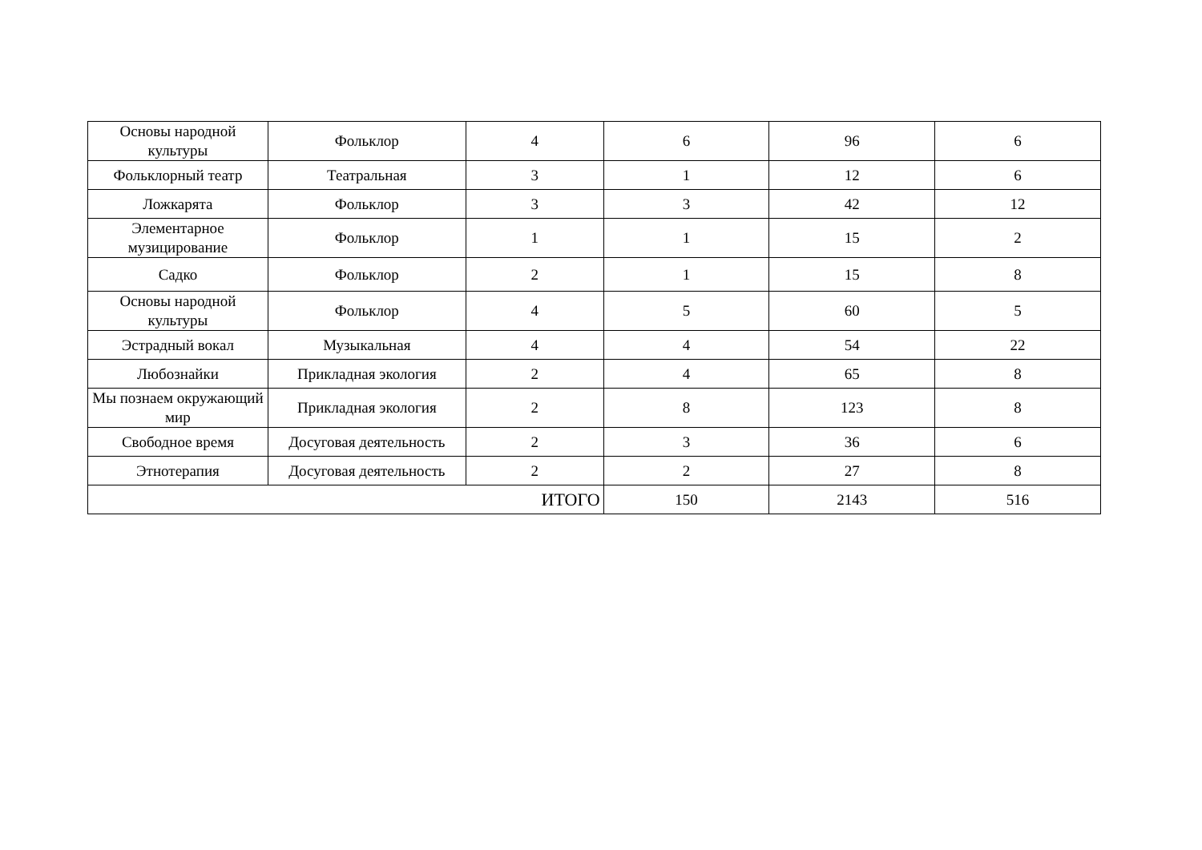| Основы народной культуры | Фольклор | 4 | 6 | 96 | 6 |
| Фольклорный театр | Театральная | 3 | 1 | 12 | 6 |
| Ложкарята | Фольклор | 3 | 3 | 42 | 12 |
| Элементарное музицирование | Фольклор | 1 | 1 | 15 | 2 |
| Садко | Фольклор | 2 | 1 | 15 | 8 |
| Основы народной культуры | Фольклор | 4 | 5 | 60 | 5 |
| Эстрадный вокал | Музыкальная | 4 | 4 | 54 | 22 |
| Любознайки | Прикладная экология | 2 | 4 | 65 | 8 |
| Мы познаем окружающий мир | Прикладная экология | 2 | 8 | 123 | 8 |
| Свободное время | Досуговая деятельность | 2 | 3 | 36 | 6 |
| Этнотерапия | Досуговая деятельность | 2 | 2 | 27 | 8 |
| ИТОГО | | | 150 | 2143 | 516 |